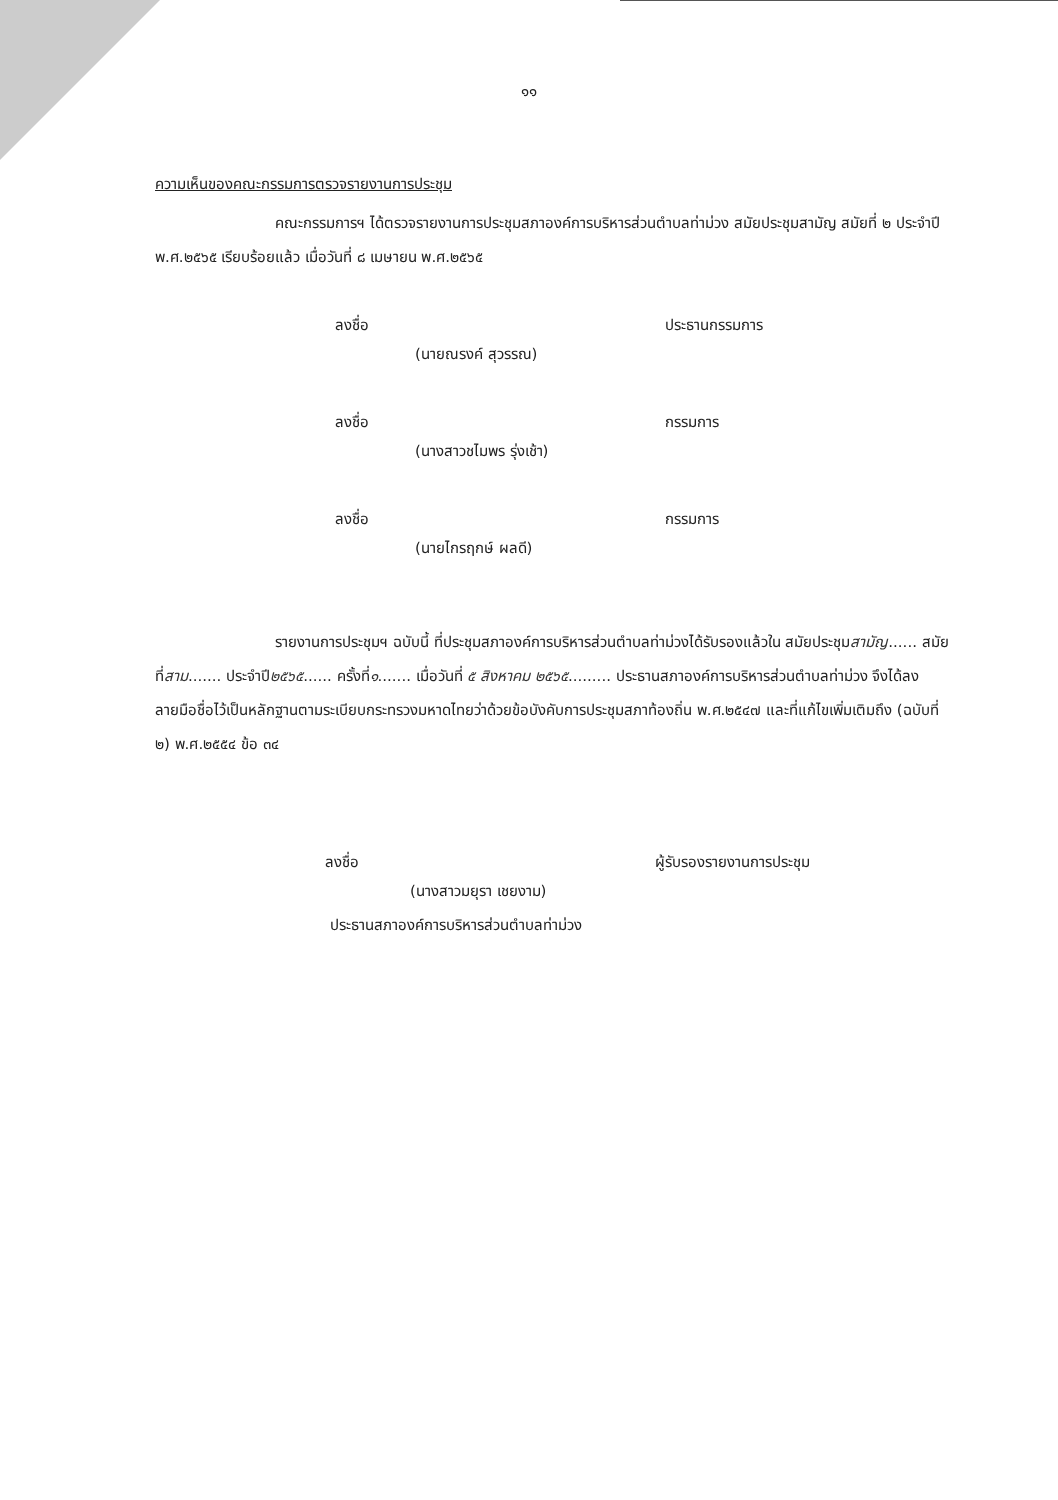๑๑
ความเห็นของคณะกรรมการตรวจรายงานการประชุม
คณะกรรมการฯ ได้ตรวจรายงานการประชุมสภาองค์การบริหารส่วนตำบลท่าม่วง สมัยประชุมสามัญ สมัยที่ ๒ ประจำปี พ.ศ.๒๕๖๕ เรียบร้อยแล้ว เมื่อวันที่ ๘ เมษายน พ.ศ.๒๕๖๕
ลงชื่อ ประธานกรรมการ
(นายณรงค์ สุวรรณ)
ลงชื่อ กรรมการ
(นางสาวชไมพร รุ่งเช้า)
ลงชื่อ กรรมการ
(นายไกรฤกษ์ ผลดี)
รายงานการประชุมฯ ฉบับนี้ ที่ประชุมสภาองค์การบริหารส่วนตำบลท่าม่วงได้รับรองแล้วใน สมัยประชุมสามัญ...... สมัยที่สาม....... ประจำปี๒๕๖๕...... ครั้งที่๑....... เมื่อวันที่ ๕ สิงหาคม ๒๕๖๕......... ประธานสภาองค์การบริหารส่วนตำบลท่าม่วง จึงได้ลงลายมือชื่อไว้เป็นหลักฐานตามระเบียบกระทรวงมหาดไทยว่าด้วยข้อบังคับการประชุมสภาท้องถิ่น พ.ศ.๒๕๔๗ และที่แก้ไขเพิ่มเติมถึง (ฉบับที่ ๒) พ.ศ.๒๕๕๔ ข้อ ๓๔
ลงชื่อ ผู้รับรองรายงานการประชุม
(นางสาวมยุรา เชยงาม)
ประธานสภาองค์การบริหารส่วนตำบลท่าม่วง